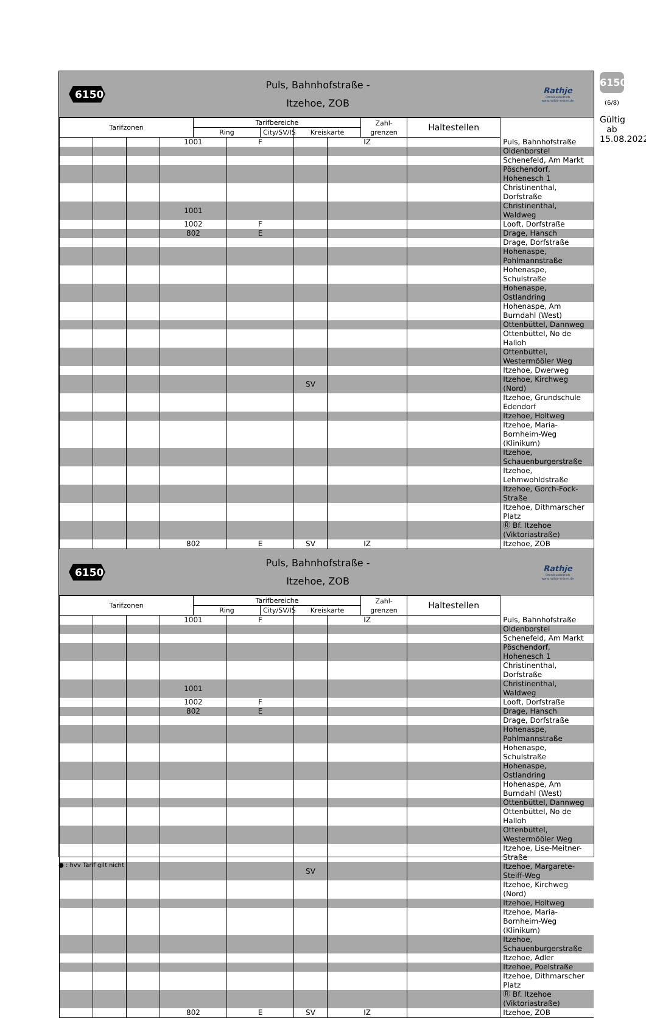6150
Puls, Bahnhofstraße -
Itzehoe, ZOB
Rathje
Omnibusbetrieb
www.rathje-reisen.de
| Tarifzonen | | | | Tarifbereiche | | | | | Zahl- grenzen | Haltestellen | |
| --- | --- | --- | --- | --- | --- | --- | --- | --- | --- | --- | --- |
| | | | | Ring | | City/SV/IS | Kreiskarte | | | | |
| | | | 1001 | | F | | | IZ | | | Puls, Bahnhofstraße |
| | | | | | | | | | | | Oldenborstel |
| | | | | | | | | | | | Schenefeld, Am Markt |
| | | | | | | | | | | | Pöschendorf, Hohenesch 1 |
| | | | | | | | | | | | Christinenthal, Dorfstraße |
| | | | 1001 | | | | | | | | Christinenthal, Waldweg |
| | | | 1002 | | F | | | | | | Looft, Dorfstraße |
| | | | 802 | | E | | | | | | Drage, Hansch |
| | | | | | | | | | | | Drage, Dorfstraße |
| | | | | | | | | | | | Hohenaspe, Pohlmannstraße |
| | | | | | | | | | | | Hohenaspe, Schulstraße |
| | | | | | | | | | | | Hohenaspe, Ostlandring |
| | | | | | | | | | | | Hohenaspe, Am Burndahl (West) |
| | | | | | | | | | | | Ottenbüttel, Dannweg |
| | | | | | | | | | | | Ottenbüttel, No de Halloh |
| | | | | | | | | | | | Ottenbüttel, Westermööler Weg |
| | | | | | | | | | | | Itzehoe, Dwerweg |
| | | | | | | | SV | | | | Itzehoe, Kirchweg (Nord) |
| | | | | | | | | | | | Itzehoe, Grundschule Edendorf |
| | | | | | | | | | | | Itzehoe, Holtweg |
| | | | | | | | | | | | Itzehoe, Maria-Bornheim-Weg (Klinikum) |
| | | | | | | | | | | | Itzehoe, Schauenburgerstraße |
| | | | | | | | | | | | Itzehoe, Lehmwohldstraße |
| | | | | | | | | | | | Itzehoe, Gorch-Fock-Straße |
| | | | | | | | | | | | Itzehoe, Dithmarscher Platz |
| | | | | | | | | | | | Ⓡ Bf. Itzehoe (Viktoriastraße) |
| | | | 802 | | E | | SV | IZ | | | Itzehoe, ZOB |
6150
Puls, Bahnhofstraße -
Itzehoe, ZOB
Rathje
Omnibusbetrieb
www.rathje-reisen.de
| Tarifzonen | | | | Tarifbereiche | | | | | Zahl- grenzen | Haltestellen | |
| --- | --- | --- | --- | --- | --- | --- | --- | --- | --- | --- | --- |
| | | | | Ring | | City/SV/IS | Kreiskarte | | | | |
| | | | 1001 | | F | | | IZ | | | Puls, Bahnhofstraße |
| | | | | | | | | | | | Oldenborstel |
| | | | | | | | | | | | Schenefeld, Am Markt |
| | | | | | | | | | | | Pöschendorf, Hohenesch 1 |
| | | | | | | | | | | | Christinenthal, Dorfstraße |
| | | | 1001 | | | | | | | | Christinenthal, Waldweg |
| | | | 1002 | | F | | | | | | Looft, Dorfstraße |
| | | | 802 | | E | | | | | | Drage, Hansch |
| | | | | | | | | | | | Drage, Dorfstraße |
| | | | | | | | | | | | Hohenaspe, Pohlmannstraße |
| | | | | | | | | | | | Hohenaspe, Schulstraße |
| | | | | | | | | | | | Hohenaspe, Ostlandring |
| | | | | | | | | | | | Hohenaspe, Am Burndahl (West) |
| | | | | | | | | | | | Ottenbüttel, Dannweg |
| | | | | | | | | | | | Ottenbüttel, No de Halloh |
| | | | | | | | | | | | Ottenbüttel, Westermööler Weg |
| | | | | | | | | | | | Itzehoe, Lise-Meitner-Straße |
| | | | | | | | SV | | | | Itzehoe, Margarete-Steiff-Weg |
| | | | | | | | | | | | Itzehoe, Kirchweg (Nord) |
| | | | | | | | | | | | Itzehoe, Holtweg |
| | | | | | | | | | | | Itzehoe, Maria-Bornheim-Weg (Klinikum) |
| | | | | | | | | | | | Itzehoe, Schauenburgerstraße |
| | | | | | | | | | | | Itzehoe, Adler |
| | | | | | | | | | | | Itzehoe, Poelstraße |
| | | | | | | | | | | | Itzehoe, Dithmarscher Platz |
| | | | | | | | | | | | Ⓡ Bf. Itzehoe (Viktoriastraße) |
| | | | 802 | | E | | SV | IZ | | | Itzehoe, ZOB |
6150
(6/8)
Gültig ab 15.08.2022
● : hvv Tarif gilt nicht